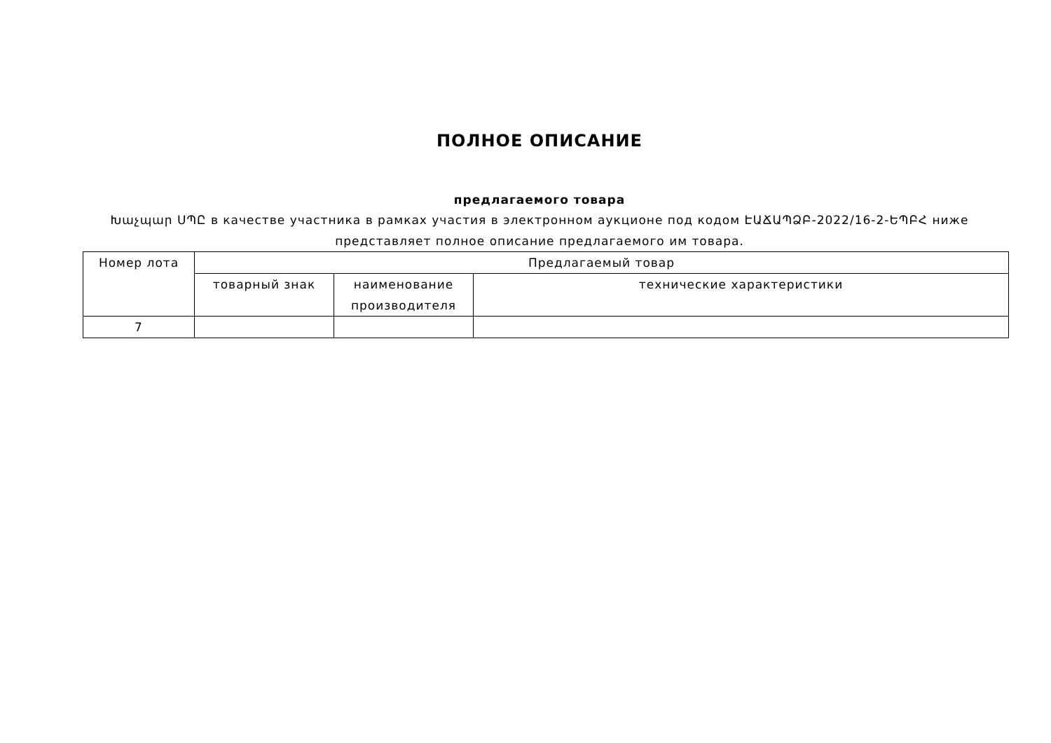ПОЛНОЕ ОПИСАНИЕ
предлагаемого товара
Խաչպար ՍՊԸ в качестве участника в рамках участия в электронном аукционе под кодом ԷԱՃԱՊՁԲ-2022/16-2-ԵՊԲՀ ниже представляет полное описание предлагаемого им товара.
| Номер лота | Предлагаемый товар | | |
| --- | --- | --- | --- |
| | товарный знак | наименование производителя | технические характеристики |
| 7 | | | |